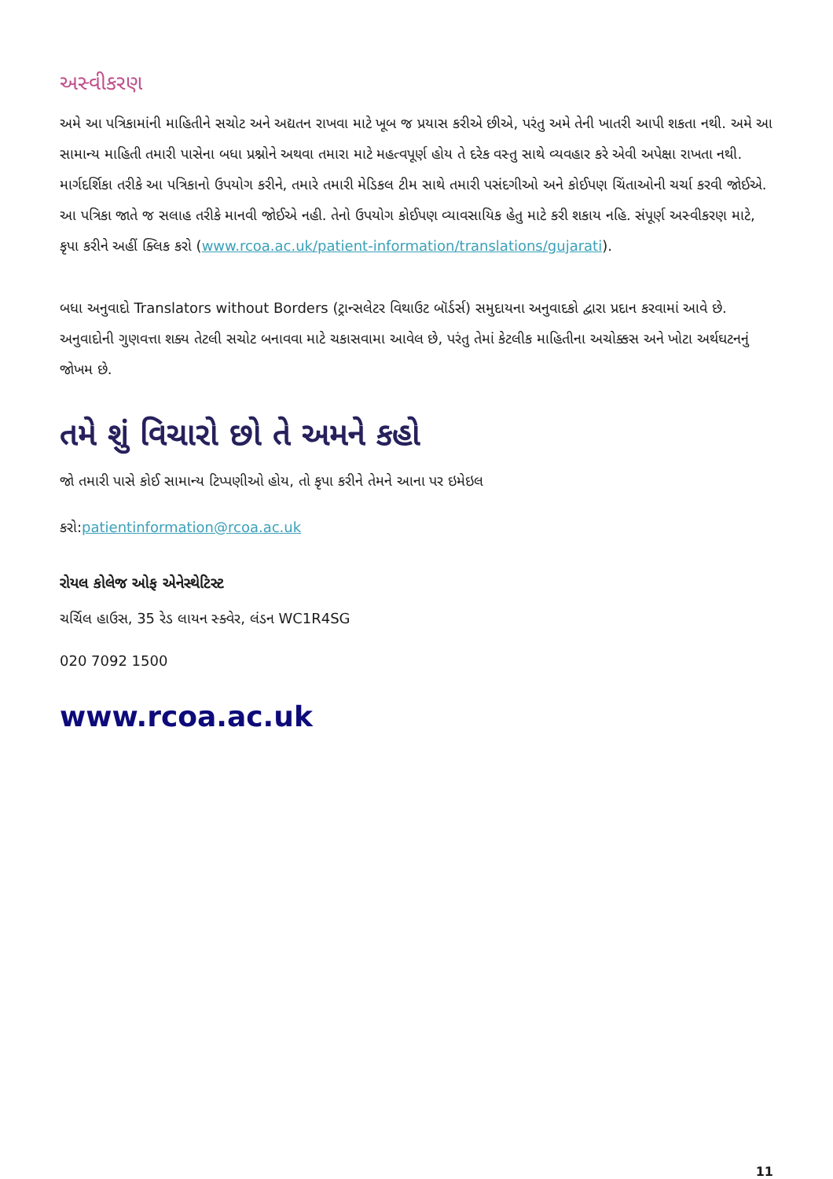અસ્વીકરણ
અમે આ પત્રિકામાંની માહિતીને સચોટ અને અદ્યતન રાખવા માટે ખૂબ જ પ્રયાસ કરીએ છીએ, પરંતુ અમે તેની ખાતરી આપી શકતા નથી. અમે આ સામાન્ય માહિતી તમારી પાસેના બધા પ્રશ્નોને અથવા તમારા માટે મહત્વપૂર્ણ હોય તે દરેક વસ્તુ સાથે વ્યવહાર કરે એવી અપેક્ષા રાખતા નથી. માર્ગદર્શિકા તરીકે આ પત્રિકાનો ઉપયોગ કરીને, તમારે તમારી મેડિકલ ટીમ સાથે તમારી પસંદગીઓ અને કોઈપણ ચિંતાઓની ચર્ચા કરવી જોઈએ. આ પત્રિકા જાતે જ સલાહ તરીકે માનવી જોઈએ નહી. તેનો ઉપયોગ કોઈપણ વ્યાવસાયિક હેતુ માટે કરી શકાય નહિ. સંપૂર્ણ અસ્વીકરણ માટે, કૃપા કરીને અહીં ક્લિક કરો (www.rcoa.ac.uk/patient-information/translations/gujarati).
બધા અનુવાદો Translators without Borders (ટ્રાન્સલેટર વિથાઉટ બૉર્ડર્સ) સમુદાયના અનુવાદકો દ્વારા પ્રદાન કરવામાં આવે છે. અનુવાદોની ગુણવત્તા શક્ય તેટલી સચોટ બનાવવા માટે ચકાસવામા આવેલ છે, પરંતુ તેમાં કેટલીક માહિતીના અચોક્કસ અને ખોટા અર્થઘટનનું જોખમ છે.
તમે શું વિચારો છો તે અમને કહો
જો તમારી પાસે કોઈ સામાન્ય ટિપ્પણીઓ હોય, તો કૃપા કરીને તેમને આના પર ઇમેઇલ
કરો:patientinformation@rcoa.ac.uk
રોયલ કોલેજ ઓફ એનેસ્થેટિસ્ટ
ચર્ચિલ હાઉસ, 35 રેડ લાયન સ્ક્વેર, લંડન WC1R4SG
020 7092 1500
www.rcoa.ac.uk
11